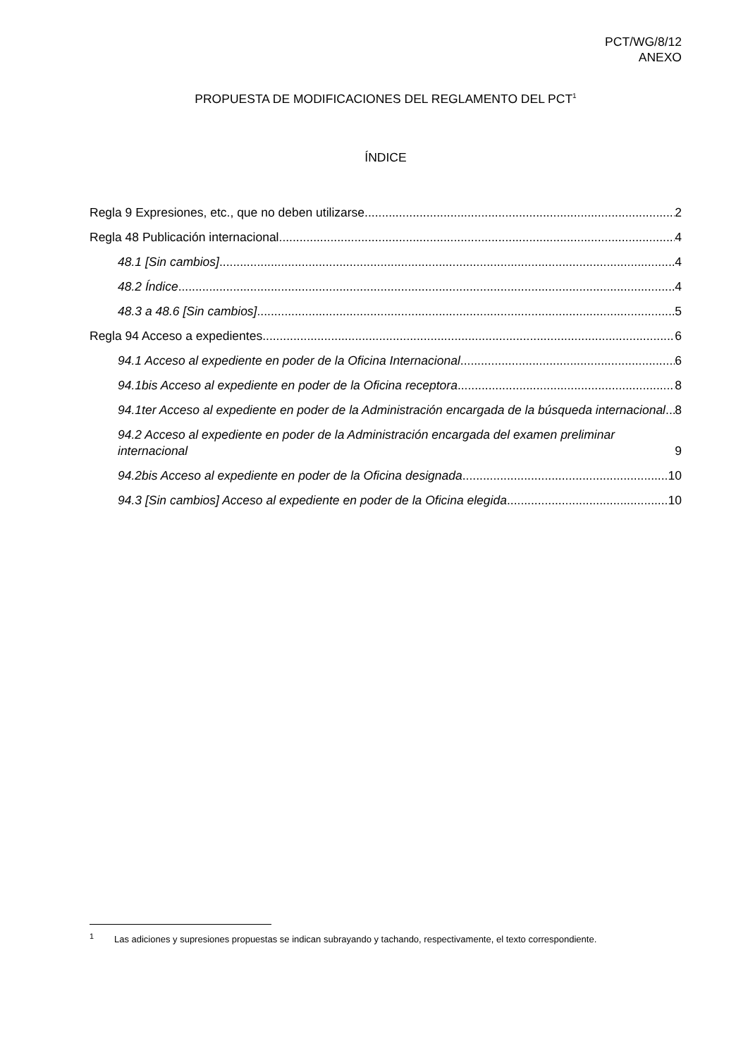PCT/WG/8/12
ANEXO
PROPUESTA DE MODIFICACIONES DEL REGLAMENTO DEL PCT<sup>1</sup>
ÍNDICE
Regla 9 Expresiones, etc., que no deben utilizarse 2
Regla 48 Publicación internacional 4
48.1 [Sin cambios] 4
48.2 Índice 4
48.3 a 48.6 [Sin cambios] 5
Regla 94 Acceso a expedientes 6
94.1 Acceso al expediente en poder de la Oficina Internacional 6
94.1bis Acceso al expediente en poder de la Oficina receptora 8
94.1ter Acceso al expediente en poder de la Administración encargada de la búsqueda internacional 8
94.2 Acceso al expediente en poder de la Administración encargada del examen preliminar internacional 9
94.2bis Acceso al expediente en poder de la Oficina designada 10
94.3 [Sin cambios] Acceso al expediente en poder de la Oficina elegida 10
<sup>1</sup> Las adiciones y supresiones propuestas se indican subrayando y tachando, respectivamente, el texto correspondiente.